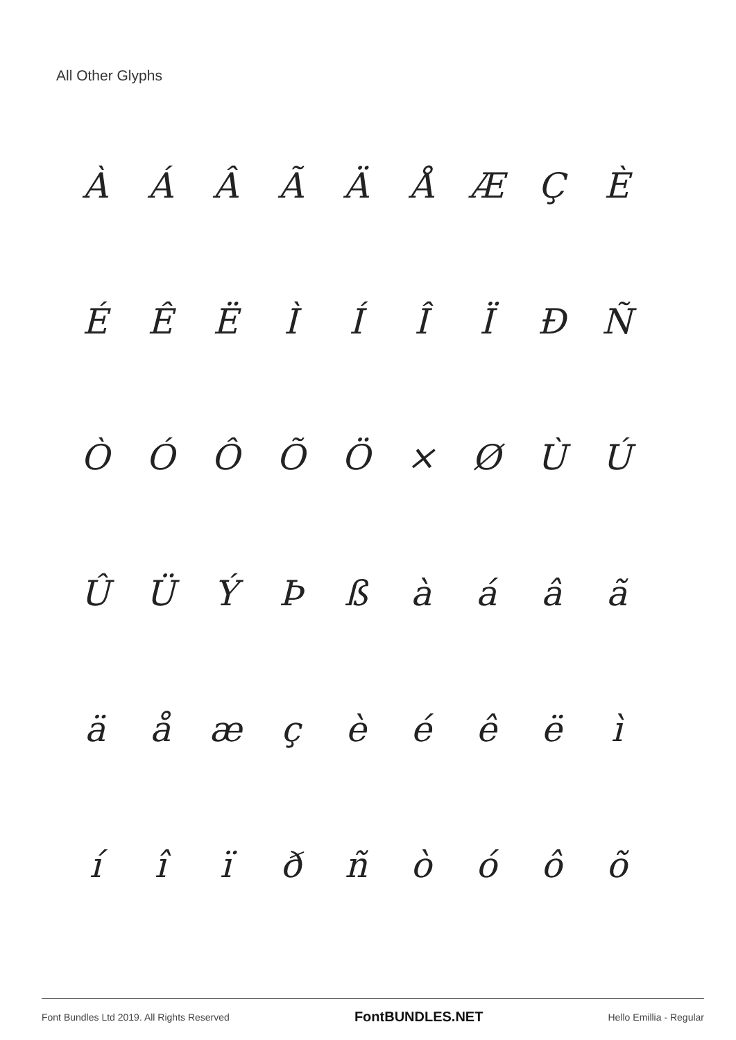All Other Glyphs
| À | Á | Â | Ã | Ä | Å | Æ | Ç | È |
| É | Ê | Ë | Ì | Í | Î | Ï | Ð | Ñ |
| Ò | Ó | Ô | Õ | Ö | × | Ø | Ù | Ú |
| Û | Ü | Ý | Þ | ß | à | á | â | ã |
| ä | å | æ | ç | è | é | ê | ë | ì |
| í | î | ï | ð | ñ | ò | ó | ô | õ |
Font Bundles Ltd 2019. All Rights Reserved FontBUNDLES.NET Hello Emillia - Regular